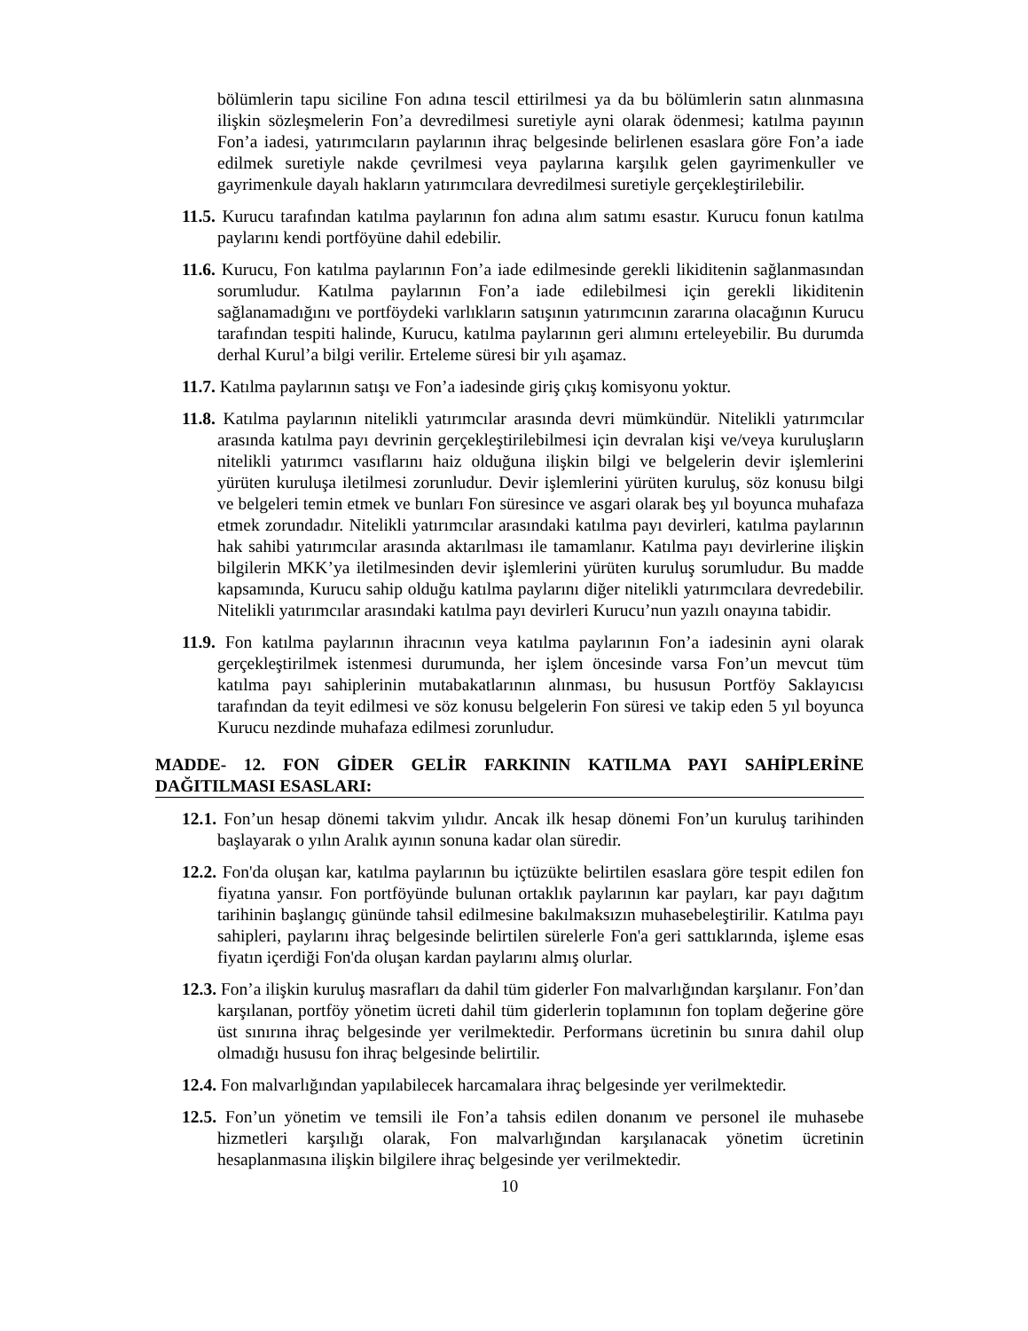bölümlerin tapu siciline Fon adına tescil ettirilmesi ya da bu bölümlerin satın alınmasına ilişkin sözleşmelerin Fon’a devredilmesi suretiyle ayni olarak ödenmesi; katılma payının Fon’a iadesi, yatırımcıların paylarının ihraç belgesinde belirlenen esaslara göre Fon’a iade edilmek suretiyle nakde çevrilmesi veya paylarına karşılık gelen gayrimenkuller ve gayrimenkule dayalı hakların yatırımcılara devredilmesi suretiyle gerçekleştirilebilir.
11.5. Kurucu tarafından katılma paylarının fon adına alım satımı esastır. Kurucu fonun katılma paylarını kendi portföyüne dahil edebilir.
11.6. Kurucu, Fon katılma paylarının Fon’a iade edilmesinde gerekli likiditenin sağlanmasından sorumludur. Katılma paylarının Fon’a iade edilebilmesi için gerekli likiditenin sağlanamadığını ve portföydeki varlıkların satışının yatırımcının zararına olacağının Kurucu tarafından tespiti halinde, Kurucu, katılma paylarının geri alımını erteleyebilir. Bu durumda derhal Kurul’a bilgi verilir. Erteleme süresi bir yılı aşamaz.
11.7. Katılma paylarının satışı ve Fon’a iadesinde giriş çıkış komisyonu yoktur.
11.8. Katılma paylarının nitelikli yatırımcılar arasında devri mümkündür. Nitelikli yatırımcılar arasında katılma payı devrinin gerçekleştirilebilmesi için devralan kişi ve/veya kuruluşların nitelikli yatırımcı vasıflarını haiz olduğuna ilişkin bilgi ve belgelerin devir işlemlerini yürüten kuruluşa iletilmesi zorunludur. Devir işlemlerini yürüten kuruluş, söz konusu bilgi ve belgeleri temin etmek ve bunları Fon süresince ve asgari olarak beş yıl boyunca muhafaza etmek zorundadır. Nitelikli yatırımcılar arasındaki katılma payı devirleri, katılma paylarının hak sahibi yatırımcılar arasında aktarılması ile tamamlanır. Katılma payı devirlerine ilişkin bilgilerin MKK’ya iletilmesinden devir işlemlerini yürüten kuruluş sorumludur. Bu madde kapsamında, Kurucu sahip olduğu katılma paylarını diğer nitelikli yatırımcılara devredebilir. Nitelikli yatırımcılar arasındaki katılma payı devirleri Kurucu’nun yazılı onayına tabidir.
11.9. Fon katılma paylarının ihracının veya katılma paylarının Fon’a iadesinin ayni olarak gerçekleştirilmek istenmesi durumunda, her işlem öncesinde varsa Fon’un mevcut tüm katılma payı sahiplerinin mutabakatlarının alınması, bu hususun Portföy Saklayıcısı tarafından da teyit edilmesi ve söz konusu belgelerin Fon süresi ve takip eden 5 yıl boyunca Kurucu nezdinde muhafaza edilmesi zorunludur.
MADDE- 12. FON GİDER GELİR FARKININ KATILMA PAYI SAHİPLERİNE DAĞITILMASI ESASLARI:
12.1. Fon’un hesap dönemi takvim yılıdır. Ancak ilk hesap dönemi Fon’un kuruluş tarihinden başlayarak o yılın Aralık ayının sonuna kadar olan süredir.
12.2. Fon'da oluşan kar, katılma paylarının bu içtüzükte belirtilen esaslara göre tespit edilen fon fiyatına yansır. Fon portföyünde bulunan ortaklık paylarının kar payları, kar payı dağıtım tarihinin başlangıç gününde tahsil edilmesine bakılmaksızın muhasebeleştirilir. Katılma payı sahipleri, paylarını ihraç belgesinde belirtilen sürelerle Fon'a geri sattıklarında, işleme esas fiyatın içerdiği Fon'da oluşan kardan paylarını almış olurlar.
12.3. Fon’a ilişkin kuruluş masrafları da dahil tüm giderler Fon malvarlığından karşılanır. Fon’dan karşılanan, portföy yönetim ücreti dahil tüm giderlerin toplamının fon toplam değerine göre üst sınırına ihraç belgesinde yer verilmektedir. Performans ücretinin bu sınıra dahil olup olmadığı hususu fon ihraç belgesinde belirtilir.
12.4. Fon malvarlığından yapılabilecek harcamalara ihraç belgesinde yer verilmektedir.
12.5. Fon’un yönetim ve temsili ile Fon’a tahsis edilen donanım ve personel ile muhasebe hizmetleri karşılığı olarak, Fon malvarlığından karşılanacak yönetim ücretinin hesaplanmasına ilişkin bilgilere ihraç belgesinde yer verilmektedir.
10